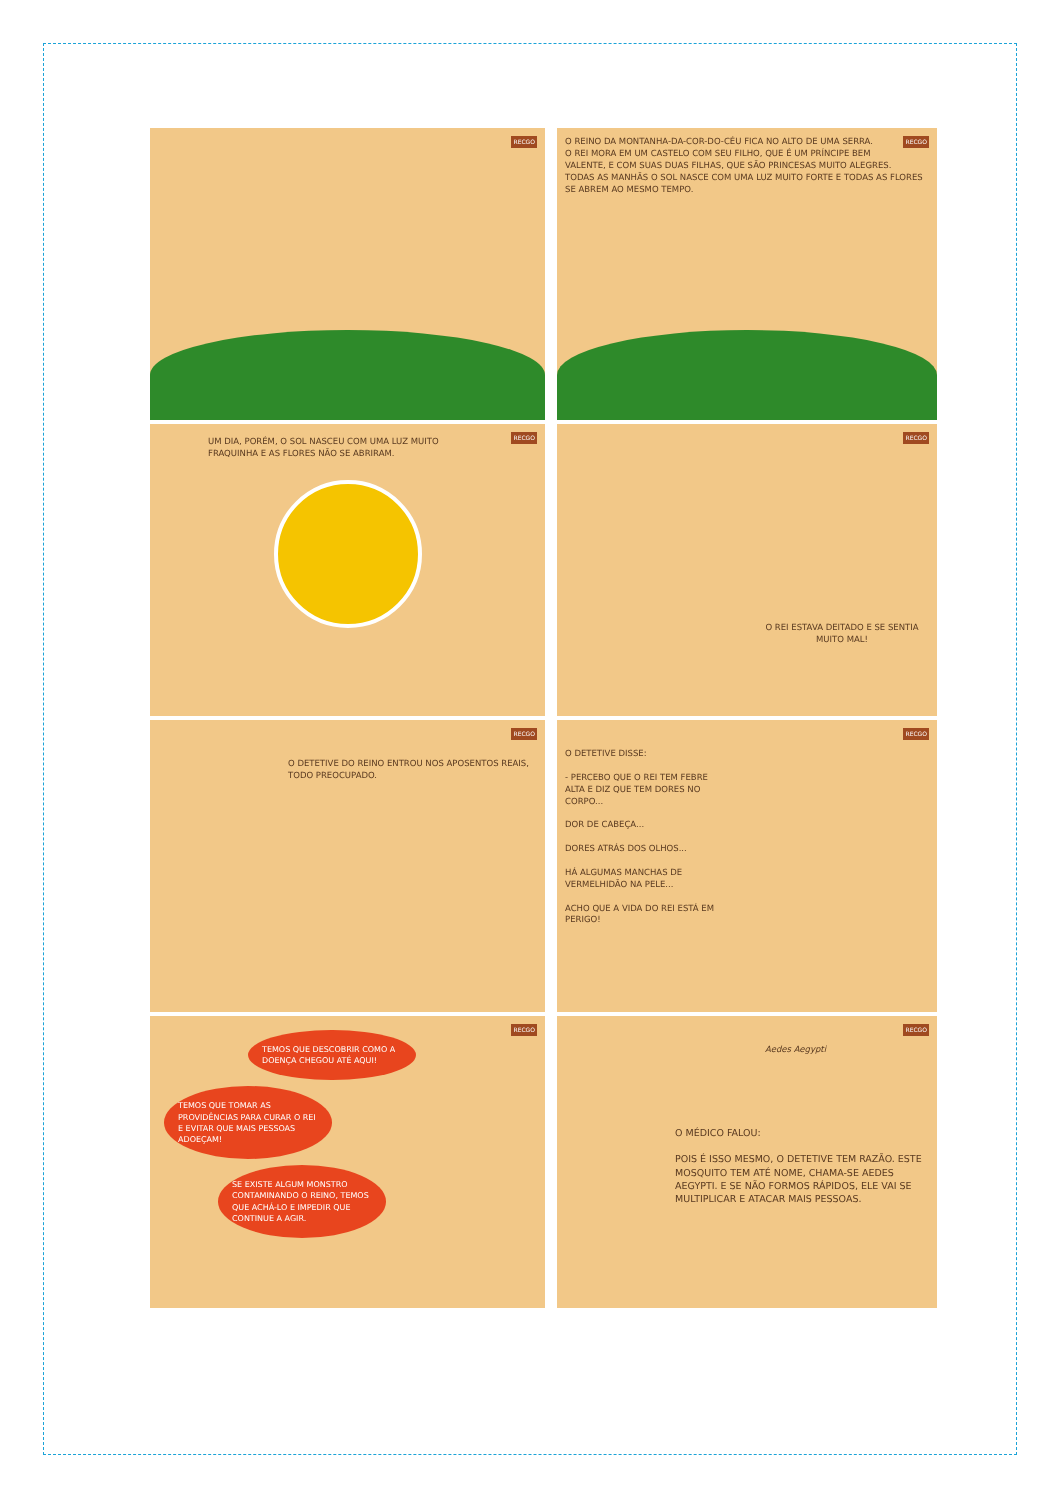RECGO
RECGO O REINO DA MONTANHA-DA-COR-DO-CÉU FICA NO ALTO DE UMA SERRA.
O REI MORA EM UM CASTELO COM SEU FILHO, QUE É UM PRÍNCIPE BEM VALENTE, E COM SUAS DUAS FILHAS, QUE SÃO PRINCESAS MUITO ALEGRES.
TODAS AS MANHÃS O SOL NASCE COM UMA LUZ MUITO FORTE E TODAS AS FLORES SE ABREM AO MESMO TEMPO.
RECGO
UM DIA, PORÉM, O SOL NASCEU COM UMA LUZ MUITO FRAQUINHA E AS FLORES NÃO SE ABRIRAM.
RECGO
O REI ESTAVA DEITADO E SE SENTIA MUITO MAL!
RECGO
O DETETIVE DO REINO ENTROU NOS APOSENTOS REAIS, TODO PREOCUPADO.
RECGO
O DETETIVE DISSE:
- PERCEBO QUE O REI TEM FEBRE ALTA E DIZ QUE TEM DORES NO CORPO...
DOR DE CABEÇA...
DORES ATRÁS DOS OLHOS...
HÁ ALGUMAS MANCHAS DE VERMELHIDÃO NA PELE...
ACHO QUE A VIDA DO REI ESTÁ EM PERIGO!
RECGO
TEMOS QUE DESCOBRIR COMO A DOENÇA CHEGOU ATÉ AQUI!
TEMOS QUE TOMAR AS PROVIDÊNCIAS PARA CURAR O REI E EVITAR QUE MAIS PESSOAS ADOEÇAM!
SE EXISTE ALGUM MONSTRO CONTAMINANDO O REINO, TEMOS QUE ACHÁ-LO E IMPEDIR QUE CONTINUE A AGIR.
RECGO
Aedes Aegypti
O MÉDICO FALOU:
POIS É ISSO MESMO, O DETETIVE TEM RAZÃO. ESTE MOSQUITO TEM ATÉ NOME, CHAMA-SE AEDES AEGYPTI. E SE NÃO FORMOS RÁPIDOS, ELE VAI SE MULTIPLICAR E ATACAR MAIS PESSOAS.